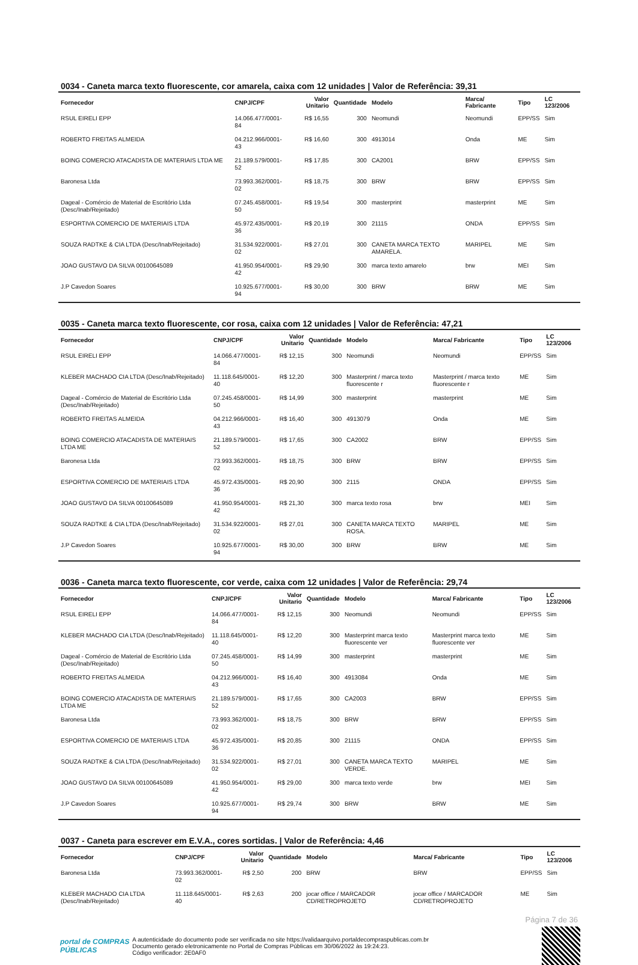0034 - Caneta marca texto fluorescente, cor amarela, caixa com 12 unidades | Valor de Referência: 39,31
| Fornecedor | CNPJ/CPF | Valor Unitario | Quantidade | Modelo | Marca/ Fabricante | Tipo | LC 123/2006 |
| --- | --- | --- | --- | --- | --- | --- | --- |
| RSUL EIRELI EPP | 14.066.477/0001-84 | R$ 16,55 | 300 | Neomundi | Neomundi | EPP/SS | Sim |
| ROBERTO FREITAS ALMEIDA | 04.212.966/0001-43 | R$ 16,60 | 300 | 4913014 | Onda | ME | Sim |
| BOING COMERCIO ATACADISTA DE MATERIAIS LTDA ME | 21.189.579/0001-52 | R$ 17,85 | 300 | CA2001 | BRW | EPP/SS | Sim |
| Baronesa Ltda | 73.993.362/0001-02 | R$ 18,75 | 300 | BRW | BRW | EPP/SS | Sim |
| Dageal - Comércio de Material de Escritório Ltda (Desc/Inab/Rejeitado) | 07.245.458/0001-50 | R$ 19,54 | 300 | masterprint | masterprint | ME | Sim |
| ESPORTIVA COMERCIO DE MATERIAIS LTDA | 45.972.435/0001-36 | R$ 20,19 | 300 | 21115 | ONDA | EPP/SS | Sim |
| SOUZA RADTKE & CIA LTDA (Desc/Inab/Rejeitado) | 31.534.922/0001-02 | R$ 27,01 | 300 | CANETA MARCA TEXTO AMARELA. | MARIPEL | ME | Sim |
| JOAO GUSTAVO DA SILVA 00100645089 | 41.950.954/0001-42 | R$ 29,90 | 300 | marca texto amarelo | brw | MEI | Sim |
| J.P Cavedon Soares | 10.925.677/0001-94 | R$ 30,00 | 300 | BRW | BRW | ME | Sim |
0035 - Caneta marca texto fluorescente, cor rosa, caixa com 12 unidades | Valor de Referência: 47,21
| Fornecedor | CNPJ/CPF | Valor Unitario | Quantidade | Modelo | Marca/ Fabricante | Tipo | LC 123/2006 |
| --- | --- | --- | --- | --- | --- | --- | --- |
| RSUL EIRELI EPP | 14.066.477/0001-84 | R$ 12,15 | 300 | Neomundi | Neomundi | EPP/SS | Sim |
| KLEBER MACHADO CIA LTDA (Desc/Inab/Rejeitado) | 11.118.645/0001-40 | R$ 12,20 | 300 | Masterprint / marca texto fluorescente r | Masterprint / marca texto fluorescente r | ME | Sim |
| Dageal - Comércio de Material de Escritório Ltda (Desc/Inab/Rejeitado) | 07.245.458/0001-50 | R$ 14,99 | 300 | masterprint | masterprint | ME | Sim |
| ROBERTO FREITAS ALMEIDA | 04.212.966/0001-43 | R$ 16,40 | 300 | 4913079 | Onda | ME | Sim |
| BOING COMERCIO ATACADISTA DE MATERIAIS LTDA ME | 21.189.579/0001-52 | R$ 17,65 | 300 | CA2002 | BRW | EPP/SS | Sim |
| Baronesa Ltda | 73.993.362/0001-02 | R$ 18,75 | 300 | BRW | BRW | EPP/SS | Sim |
| ESPORTIVA COMERCIO DE MATERIAIS LTDA | 45.972.435/0001-36 | R$ 20,90 | 300 | 2115 | ONDA | EPP/SS | Sim |
| JOAO GUSTAVO DA SILVA 00100645089 | 41.950.954/0001-42 | R$ 21,30 | 300 | marca texto rosa | brw | MEI | Sim |
| SOUZA RADTKE & CIA LTDA (Desc/Inab/Rejeitado) | 31.534.922/0001-02 | R$ 27,01 | 300 | CANETA MARCA TEXTO ROSA. | MARIPEL | ME | Sim |
| J.P Cavedon Soares | 10.925.677/0001-94 | R$ 30,00 | 300 | BRW | BRW | ME | Sim |
0036 - Caneta marca texto fluorescente, cor verde, caixa com 12 unidades | Valor de Referência: 29,74
| Fornecedor | CNPJ/CPF | Valor Unitario | Quantidade | Modelo | Marca/ Fabricante | Tipo | LC 123/2006 |
| --- | --- | --- | --- | --- | --- | --- | --- |
| RSUL EIRELI EPP | 14.066.477/0001-84 | R$ 12,15 | 300 | Neomundi | Neomundi | EPP/SS | Sim |
| KLEBER MACHADO CIA LTDA (Desc/Inab/Rejeitado) | 11.118.645/0001-40 | R$ 12,20 | 300 | Masterprint marca texto fluorescente ver | Masterprint marca texto fluorescente ver | ME | Sim |
| Dageal - Comércio de Material de Escritório Ltda (Desc/Inab/Rejeitado) | 07.245.458/0001-50 | R$ 14,99 | 300 | masterprint | masterprint | ME | Sim |
| ROBERTO FREITAS ALMEIDA | 04.212.966/0001-43 | R$ 16,40 | 300 | 4913084 | Onda | ME | Sim |
| BOING COMERCIO ATACADISTA DE MATERIAIS LTDA ME | 21.189.579/0001-52 | R$ 17,65 | 300 | CA2003 | BRW | EPP/SS | Sim |
| Baronesa Ltda | 73.993.362/0001-02 | R$ 18,75 | 300 | BRW | BRW | EPP/SS | Sim |
| ESPORTIVA COMERCIO DE MATERIAIS LTDA | 45.972.435/0001-36 | R$ 20,85 | 300 | 21115 | ONDA | EPP/SS | Sim |
| SOUZA RADTKE & CIA LTDA (Desc/Inab/Rejeitado) | 31.534.922/0001-02 | R$ 27,01 | 300 | CANETA MARCA TEXTO VERDE. | MARIPEL | ME | Sim |
| JOAO GUSTAVO DA SILVA 00100645089 | 41.950.954/0001-42 | R$ 29,00 | 300 | marca texto verde | brw | MEI | Sim |
| J.P Cavedon Soares | 10.925.677/0001-94 | R$ 29,74 | 300 | BRW | BRW | ME | Sim |
0037 - Caneta para escrever em E.V.A., cores sortidas. | Valor de Referência: 4,46
| Fornecedor | CNPJ/CPF | Valor Unitario | Quantidade | Modelo | Marca/ Fabricante | Tipo | LC 123/2006 |
| --- | --- | --- | --- | --- | --- | --- | --- |
| Baronesa Ltda | 73.993.362/0001-02 | R$ 2,50 | 200 | BRW | BRW | EPP/SS | Sim |
| KLEBER MACHADO CIA LTDA (Desc/Inab/Rejeitado) | 11.118.645/0001-40 | R$ 2,63 | 200 | jocar office / MARCADOR CD/RETROPROJETO | jocar office / MARCADOR CD/RETROPROJETO | ME | Sim |
Página 7 de 36
portal de COMPRAS PÚBLICAS
A autenticidade do documento pode ser verificada no site https://validaarquivo.portaldecompraspublicas.com.br
Documento gerado eletronicamente no Portal de Compras Públicas em 30/06/2022 às 19:24:23.
Código verificador: 2E0AF0